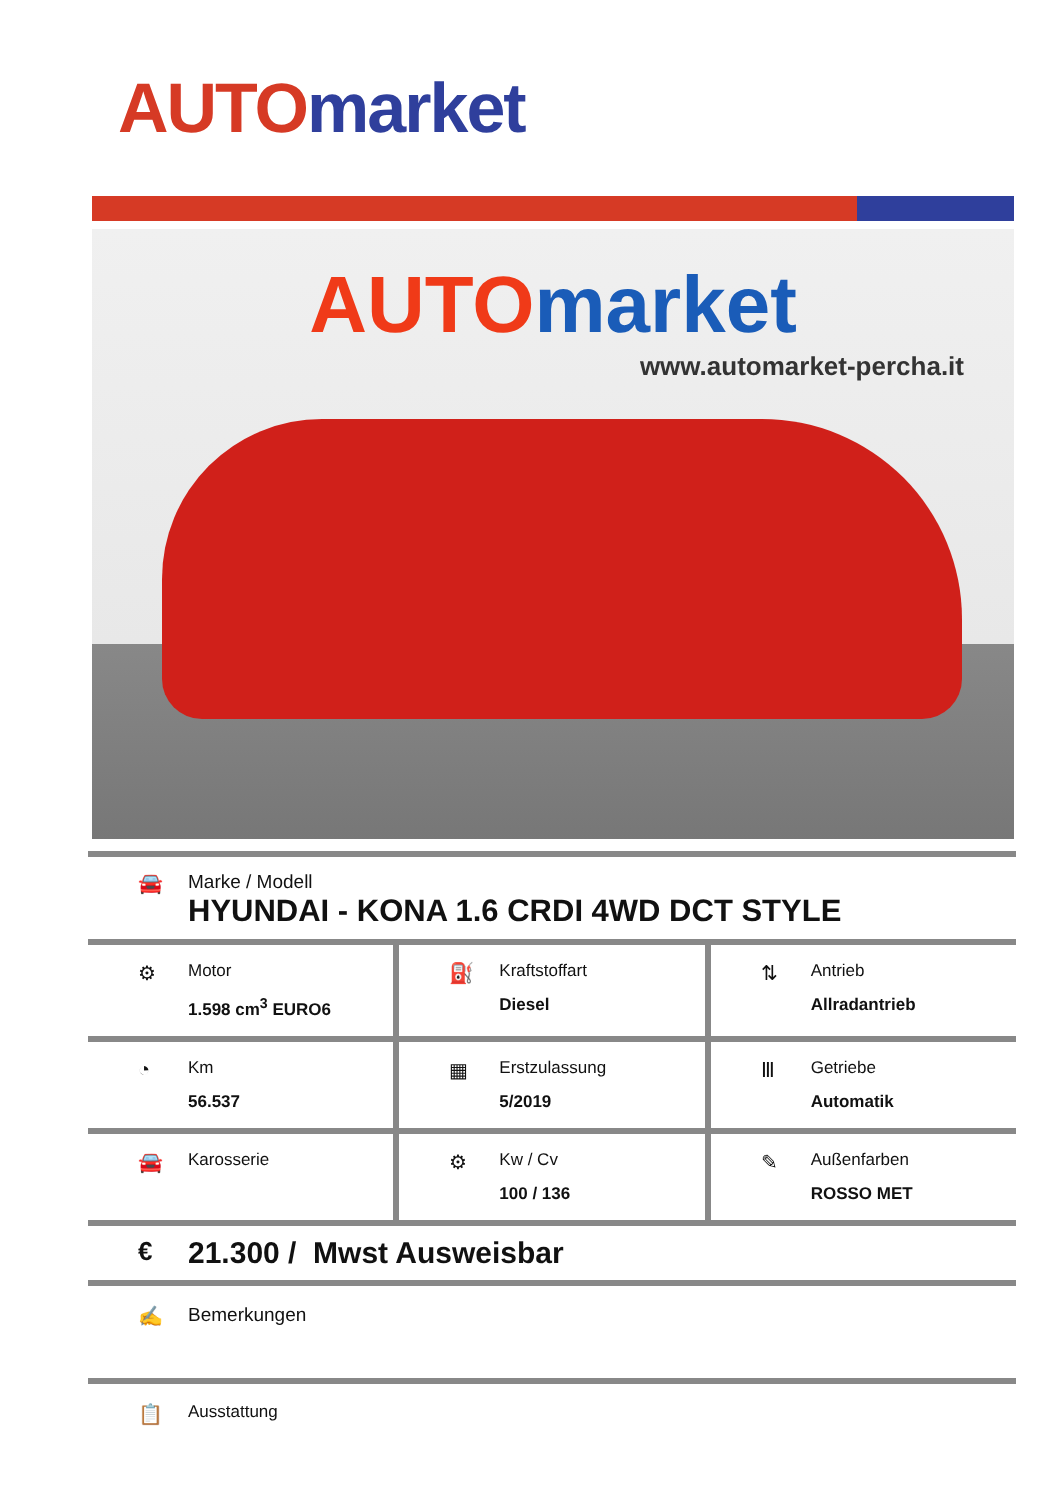AUTO market
AUTO market
www.automarket-percha.it
🚘 Marke / Modell
HYUNDAI - KONA 1.6 CRDI 4WD DCT STYLE
⚙
Motor
1.598 cm<sup>3</sup> EURO6
⛽
Kraftstoffart
Diesel
⇅
Antrieb
Allradantrieb
◔
Km
56.537
▦
Erstzulassung
5/2019
Ⅲ
Getriebe
Automatik
🚘
Karosserie
⚙
Kw / Cv
100 / 136
✎
Außenfarben
ROSSO MET
€
21.300 / Mwst Ausweisbar
✍ Bemerkungen
📋
Ausstattung